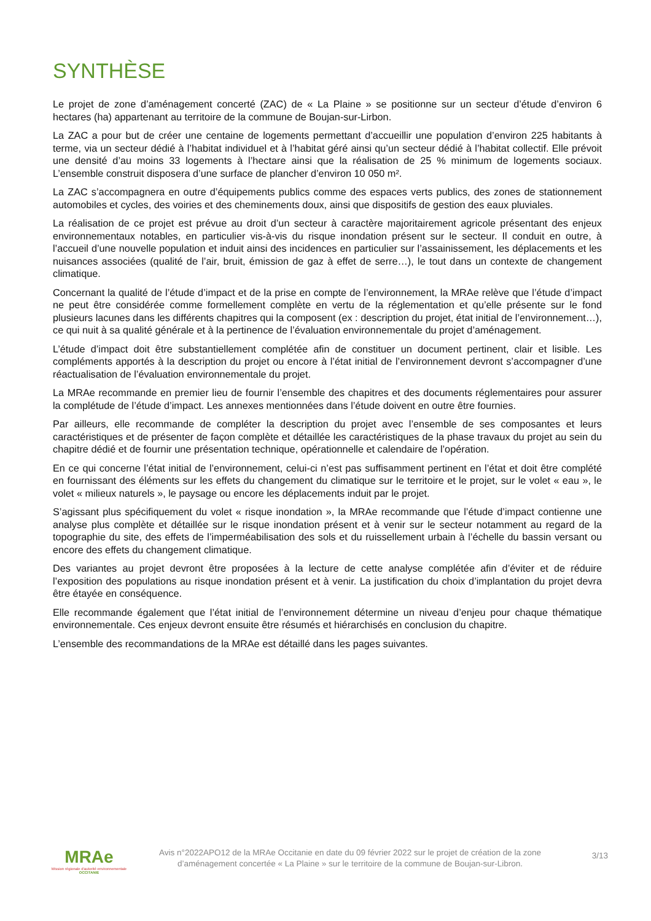SYNTHÈSE
Le projet de zone d’aménagement concerté (ZAC) de « La Plaine » se positionne sur un secteur d’étude d’environ 6 hectares (ha) appartenant au territoire de la commune de Boujan-sur-Lirbon.
La ZAC a pour but de créer une centaine de logements permettant d’accueillir une population d’environ 225 habitants à terme, via un secteur dédié à l’habitat individuel et à l’habitat géré ainsi qu’un secteur dédié à l’habitat collectif. Elle prévoit une densité d’au moins 33 logements à l’hectare ainsi que la réalisation de 25 % minimum de logements sociaux. L’ensemble construit disposera d’une surface de plancher d’environ 10 050 m².
La ZAC s’accompagnera en outre d’équipements publics comme des espaces verts publics, des zones de stationnement automobiles et cycles, des voiries et des cheminements doux, ainsi que dispositifs de gestion des eaux pluviales.
La réalisation de ce projet est prévue au droit d’un secteur à caractère majoritairement agricole présentant des enjeux environnementaux notables, en particulier vis-à-vis du risque inondation présent sur le secteur. Il conduit en outre, à l’accueil d’une nouvelle population et induit ainsi des incidences en particulier sur l’assainissement, les déplacements et les nuisances associées (qualité de l’air, bruit, émission de gaz à effet de serre…), le tout dans un contexte de changement climatique.
Concernant la qualité de l’étude d’impact et de la prise en compte de l’environnement, la MRAe relève que l’étude d’impact ne peut être considérée comme formellement complète en vertu de la réglementation et qu’elle présente sur le fond plusieurs lacunes dans les différents chapitres qui la composent (ex : description du projet, état initial de l’environnement…), ce qui nuit à sa qualité générale et à la pertinence de l’évaluation environnementale du projet d’aménagement.
L’étude d’impact doit être substantiellement complétée afin de constituer un document pertinent, clair et lisible. Les compléments apportés à la description du projet ou encore à l’état initial de l’environnement devront s’accompagner d’une réactualisation de l’évaluation environnementale du projet.
La MRAe recommande en premier lieu de fournir l’ensemble des chapitres et des documents réglementaires pour assurer la complétude de l’étude d’impact. Les annexes mentionnées dans l’étude doivent en outre être fournies.
Par ailleurs, elle recommande de compléter la description du projet avec l’ensemble de ses composantes et leurs caractéristiques et de présenter de façon complète et détaillée les caractéristiques de la phase travaux du projet au sein du chapitre dédié et de fournir une présentation technique, opérationnelle et calendaire de l’opération.
En ce qui concerne l’état initial de l’environnement, celui-ci n’est pas suffisamment pertinent en l’état et doit être complété en fournissant des éléments sur les effets du changement du climatique sur le territoire et le projet, sur le volet « eau », le volet « milieux naturels », le paysage ou encore les déplacements induit par le projet.
S’agissant plus spécifiquement du volet « risque inondation », la MRAe recommande que l’étude d’impact contienne une analyse plus complète et détaillée sur le risque inondation présent et à venir sur le secteur notamment au regard de la topographie du site, des effets de l’imperméabilisation des sols et du ruissellement urbain à l’échelle du bassin versant ou encore des effets du changement climatique.
Des variantes au projet devront être proposées à la lecture de cette analyse complétée afin d’éviter et de réduire l’exposition des populations au risque inondation présent et à venir. La justification du choix d’implantation du projet devra être étayée en conséquence.
Elle recommande également que l’état initial de l’environnement détermine un niveau d’enjeu pour chaque thématique environnementale. Ces enjeux devront ensuite être résumés et hiérarchisés en conclusion du chapitre.
L’ensemble des recommandations de la MRAe est détaillé dans les pages suivantes.
MRAe
Mission régionale d’autorité environnementale
OCCITANIE
Avis n°2022APO12 de la MRAe Occitanie en date du 09 février 2022 sur le projet de création de la zone d’aménagement concertée « La Plaine » sur le territoire de la commune de Boujan-sur-Libron.
3/13